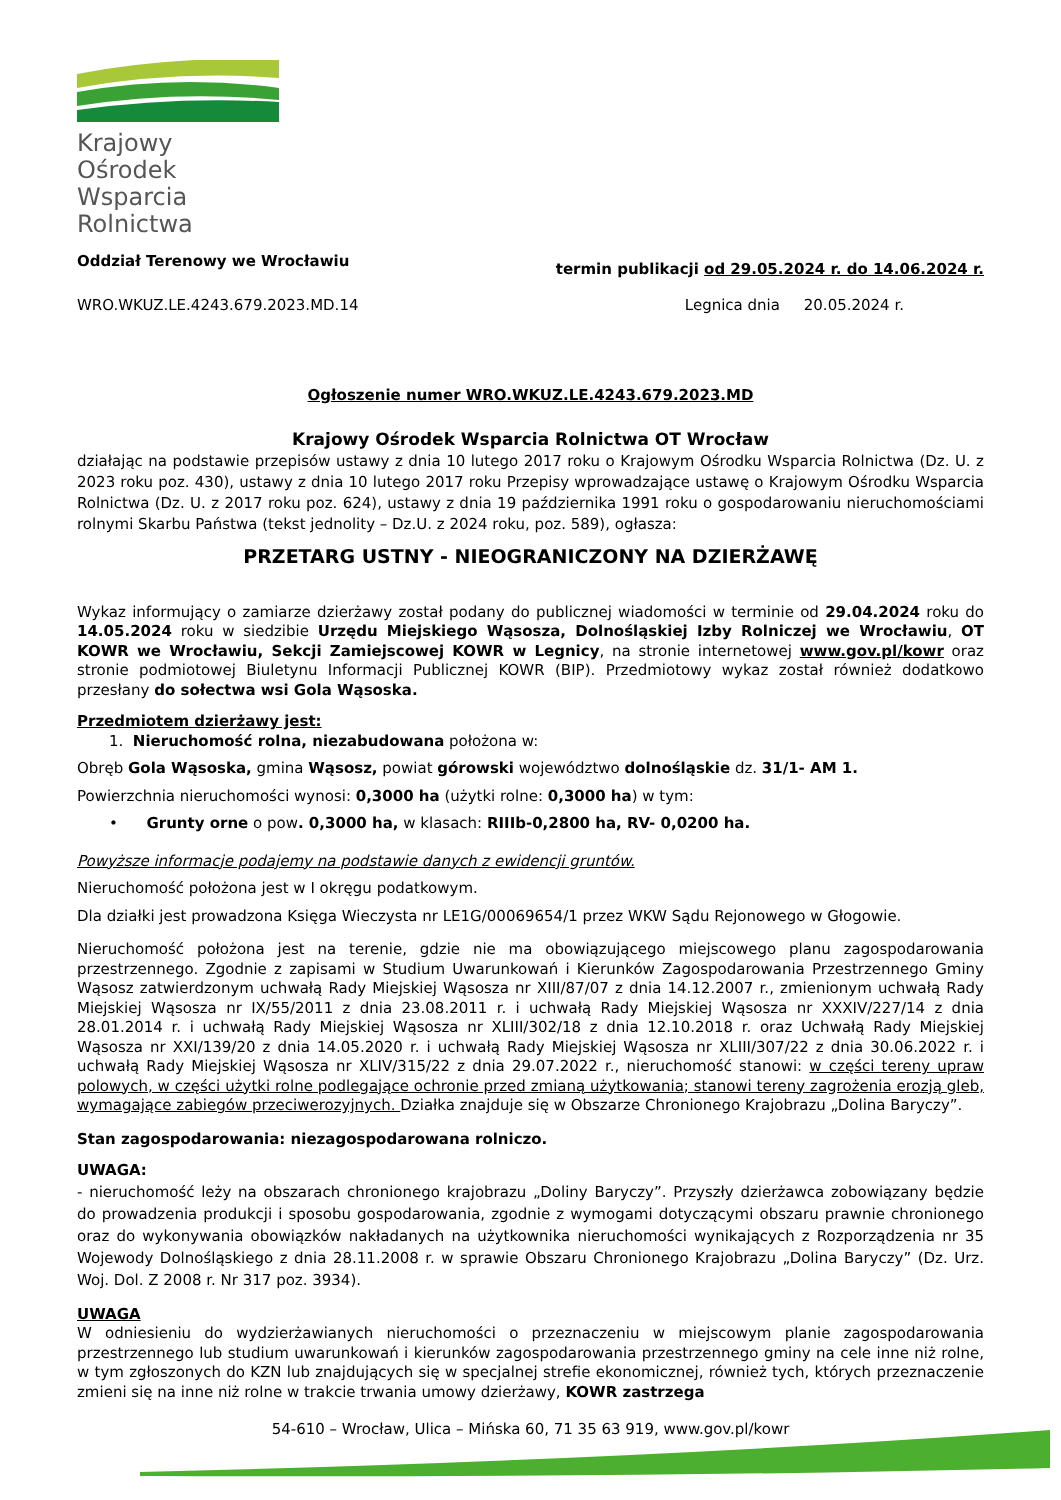Krajowy Ośrodek
Wsparcia Rolnictwa
Oddział Terenowy we Wrocławiu termin publikacji od 29.05.2024 r. do 14.06.2024 r.
WRO.WKUZ.LE.4243.679.2023.MD.14 Legnica dnia 20.05.2024 r.
Ogłoszenie numer WRO.WKUZ.LE.4243.679.2023.MD
Krajowy Ośrodek Wsparcia Rolnictwa OT Wrocław
działając na podstawie przepisów ustawy z dnia 10 lutego 2017 roku o Krajowym Ośrodku Wsparcia Rolnictwa (Dz. U. z 2023 roku poz. 430), ustawy z dnia 10 lutego 2017 roku Przepisy wprowadzające ustawę o Krajowym Ośrodku Wsparcia Rolnictwa (Dz. U. z 2017 roku poz. 624), ustawy z dnia 19 października 1991 roku o gospodarowaniu nieruchomościami rolnymi Skarbu Państwa (tekst jednolity – Dz.U. z 2024 roku, poz. 589), ogłasza:
PRZETARG USTNY - NIEOGRANICZONY NA DZIERŻAWĘ
Wykaz informujący o zamiarze dzierżawy został podany do publicznej wiadomości w terminie od 29.04.2024 roku do 14.05.2024 roku w siedzibie Urzędu Miejskiego Wąsosza, Dolnośląskiej Izby Rolniczej we Wrocławiu, OT KOWR we Wrocławiu, Sekcji Zamiejscowej KOWR w Legnicy, na stronie internetowej www.gov.pl/kowr oraz stronie podmiotowej Biuletynu Informacji Publicznej KOWR (BIP). Przedmiotowy wykaz został również dodatkowo przesłany do sołectwa wsi Gola Wąsoska.
Przedmiotem dzierżawy jest:
1. Nieruchomość rolna, niezabudowana położona w:
Obręb Gola Wąsoska, gmina Wąsosz, powiat górowski województwo dolnośląskie dz. 31/1- AM 1.
Powierzchnia nieruchomości wynosi: 0,3000 ha (użytki rolne: 0,3000 ha) w tym:
• Grunty orne o pow. 0,3000 ha, w klasach: RIIIb-0,2800 ha, RV- 0,0200 ha.
Powyższe informacje podajemy na podstawie danych z ewidencji gruntów.
Nieruchomość położona jest w I okręgu podatkowym.
Dla działki jest prowadzona Księga Wieczysta nr LE1G/00069654/1 przez WKW Sądu Rejonowego w Głogowie.
Nieruchomość położona jest na terenie, gdzie nie ma obowiązującego miejscowego planu zagospodarowania przestrzennego. Zgodnie z zapisami w Studium Uwarunkowań i Kierunków Zagospodarowania Przestrzennego Gminy Wąsosz zatwierdzonym uchwałą Rady Miejskiej Wąsosza nr XIII/87/07 z dnia 14.12.2007 r., zmienionym uchwałą Rady Miejskiej Wąsosza nr IX/55/2011 z dnia 23.08.2011 r. i uchwałą Rady Miejskiej Wąsosza nr XXXIV/227/14 z dnia 28.01.2014 r. i uchwałą Rady Miejskiej Wąsosza nr XLIII/302/18 z dnia 12.10.2018 r. oraz Uchwałą Rady Miejskiej Wąsosza nr XXI/139/20 z dnia 14.05.2020 r. i uchwałą Rady Miejskiej Wąsosza nr XLIII/307/22 z dnia 30.06.2022 r. i uchwałą Rady Miejskiej Wąsosza nr XLIV/315/22 z dnia 29.07.2022 r., nieruchomość stanowi: w części tereny upraw polowych, w części użytki rolne podlegające ochronie przed zmianą użytkowania; stanowi tereny zagrożenia erozją gleb, wymagające zabiegów przeciwerozyjnych. Działka znajduje się w Obszarze Chronionego Krajobrazu „Dolina Baryczy”.
Stan zagospodarowania: niezagospodarowana rolniczo.
UWAGA:
- nieruchomość leży na obszarach chronionego krajobrazu „Doliny Baryczy”. Przyszły dzierżawca zobowiązany będzie do prowadzenia produkcji i sposobu gospodarowania, zgodnie z wymogami dotyczącymi obszaru prawnie chronionego oraz do wykonywania obowiązków nakładanych na użytkownika nieruchomości wynikających z Rozporządzenia nr 35 Wojewody Dolnośląskiego z dnia 28.11.2008 r. w sprawie Obszaru Chronionego Krajobrazu „Dolina Baryczy” (Dz. Urz. Woj. Dol. Z 2008 r. Nr 317 poz. 3934).
UWAGA
W odniesieniu do wydzierżawianych nieruchomości o przeznaczeniu w miejscowym planie zagospodarowania przestrzennego lub studium uwarunkowań i kierunków zagospodarowania przestrzennego gminy na cele inne niż rolne, w tym zgłoszonych do KZN lub znajdujących się w specjalnej strefie ekonomicznej, również tych, których przeznaczenie zmieni się na inne niż rolne w trakcie trwania umowy dzierżawy, KOWR zastrzega
54-610 – Wrocław, Ulica – Mińska 60, 71 35 63 919, www.gov.pl/kowr